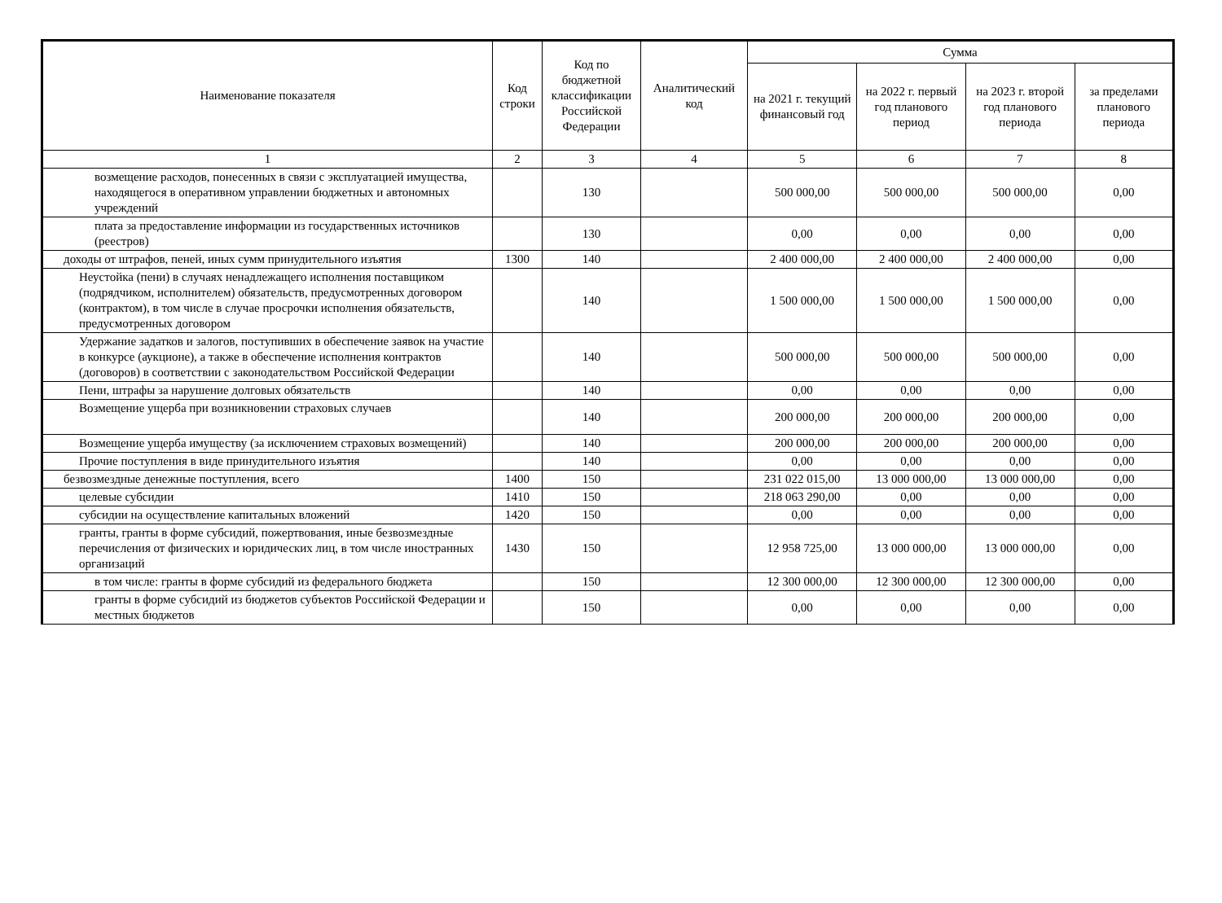| Наименование показателя | Код строки | Код по бюджетной классификации Российской Федерации | Аналитический код | Сумма | | | |
| --- | --- | --- | --- | --- | --- | --- | --- |
| | | | | на 2021 г. текущий финансовый год | на 2022 г. первый год планового период | на 2023 г. второй год планового периода | за пределами планового периода |
| 1 | 2 | 3 | 4 | 5 | 6 | 7 | 8 |
| возмещение расходов, понесенных в связи с эксплуатацией имущества, находящегося в оперативном управлении бюджетных и автономных учреждений | | 130 | | 500 000,00 | 500 000,00 | 500 000,00 | 0,00 |
| плата за предоставление информации из государственных источников (реестров) | | 130 | | 0,00 | 0,00 | 0,00 | 0,00 |
| доходы от штрафов, пеней, иных сумм принудительного изъятия | 1300 | 140 | | 2 400 000,00 | 2 400 000,00 | 2 400 000,00 | 0,00 |
| Неустойка (пени) в случаях ненадлежащего исполнения поставщиком (подрядчиком, исполнителем) обязательств, предусмотренных договором (контрактом), в том числе в случае просрочки исполнения обязательств, предусмотренных договором | | 140 | | 1 500 000,00 | 1 500 000,00 | 1 500 000,00 | 0,00 |
| Удержание задатков и залогов, поступивших в обеспечение заявок на участие в конкурсе (аукционе), а также в обеспечение исполнения контрактов (договоров) в соответствии с законодательством Российской Федерации | | 140 | | 500 000,00 | 500 000,00 | 500 000,00 | 0,00 |
| Пени, штрафы за нарушение долговых обязательств | | 140 | | 0,00 | 0,00 | 0,00 | 0,00 |
| Возмещение ущерба при возникновении страховых случаев | | 140 | | 200 000,00 | 200 000,00 | 200 000,00 | 0,00 |
| Возмещение ущерба имуществу (за исключением страховых возмещений) | | 140 | | 200 000,00 | 200 000,00 | 200 000,00 | 0,00 |
| Прочие поступления в виде принудительного изъятия | | 140 | | 0,00 | 0,00 | 0,00 | 0,00 |
| безвозмездные денежные поступления, всего | 1400 | 150 | | 231 022 015,00 | 13 000 000,00 | 13 000 000,00 | 0,00 |
| целевые субсидии | 1410 | 150 | | 218 063 290,00 | 0,00 | 0,00 | 0,00 |
| субсидии на осуществление капитальных вложений | 1420 | 150 | | 0,00 | 0,00 | 0,00 | 0,00 |
| гранты, гранты в форме субсидий, пожертвования, иные безвозмездные перечисления от физических и юридических лиц, в том числе иностранных организаций | 1430 | 150 | | 12 958 725,00 | 13 000 000,00 | 13 000 000,00 | 0,00 |
| в том числе: гранты в форме субсидий из федерального бюджета | | 150 | | 12 300 000,00 | 12 300 000,00 | 12 300 000,00 | 0,00 |
| гранты в форме субсидий из бюджетов субъектов Российской Федерации и местных бюджетов | | 150 | | 0,00 | 0,00 | 0,00 | 0,00 |